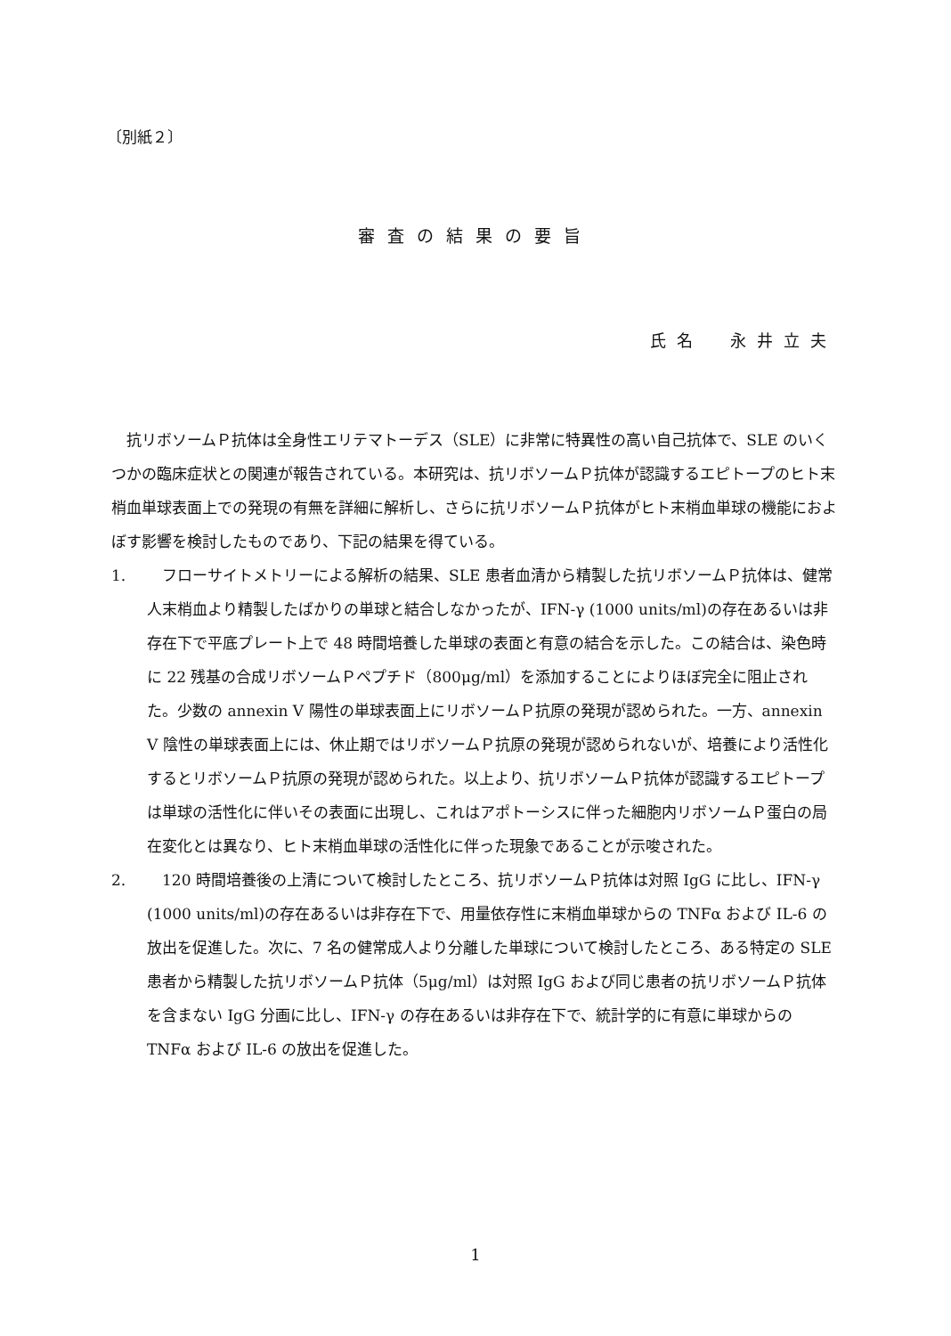〔別紙２〕
審査の結果の要旨
氏名　永井立夫
抗リボソームＰ抗体は全身性エリテマトーデス（SLE）に非常に特異性の高い自己抗体で、SLE のいくつかの臨床症状との関連が報告されている。本研究は、抗リボソームＰ抗体が認識するエピトープのヒト末梢血単球表面上での発現の有無を詳細に解析し、さらに抗リボソームＰ抗体がヒト末梢血単球の機能におよぼす影響を検討したものであり、下記の結果を得ている。
1. フローサイトメトリーによる解析の結果、SLE 患者血清から精製した抗リボソームＰ抗体は、健常人末梢血より精製したばかりの単球と結合しなかったが、IFN-γ (1000 units/ml)の存在あるいは非存在下で平底プレート上で 48 時間培養した単球の表面と有意の結合を示した。この結合は、染色時に 22 残基の合成リボソームＰペプチド（800μg/ml）を添加することによりほぼ完全に阻止された。少数の annexin V 陽性の単球表面上にリボソームＰ抗原の発現が認められた。一方、annexin V 陰性の単球表面上には、休止期ではリボソームＰ抗原の発現が認められないが、培養により活性化するとリボソームＰ抗原の発現が認められた。以上より、抗リボソームＰ抗体が認識するエピトープは単球の活性化に伴いその表面に出現し、これはアポトーシスに伴った細胞内リボソームＰ蛋白の局在変化とは異なり、ヒト末梢血単球の活性化に伴った現象であることが示唆された。
2. 120 時間培養後の上清について検討したところ、抗リボソームＰ抗体は対照 IgG に比し、IFN-γ (1000 units/ml)の存在あるいは非存在下で、用量依存性に末梢血単球からの TNFα および IL-6 の放出を促進した。次に、7 名の健常成人より分離した単球について検討したところ、ある特定の SLE 患者から精製した抗リボソームＰ抗体（5μg/ml）は対照 IgG および同じ患者の抗リボソームＰ抗体を含まない IgG 分画に比し、IFN-γ の存在あるいは非存在下で、統計学的に有意に単球からの TNFα および IL-6 の放出を促進した。
1